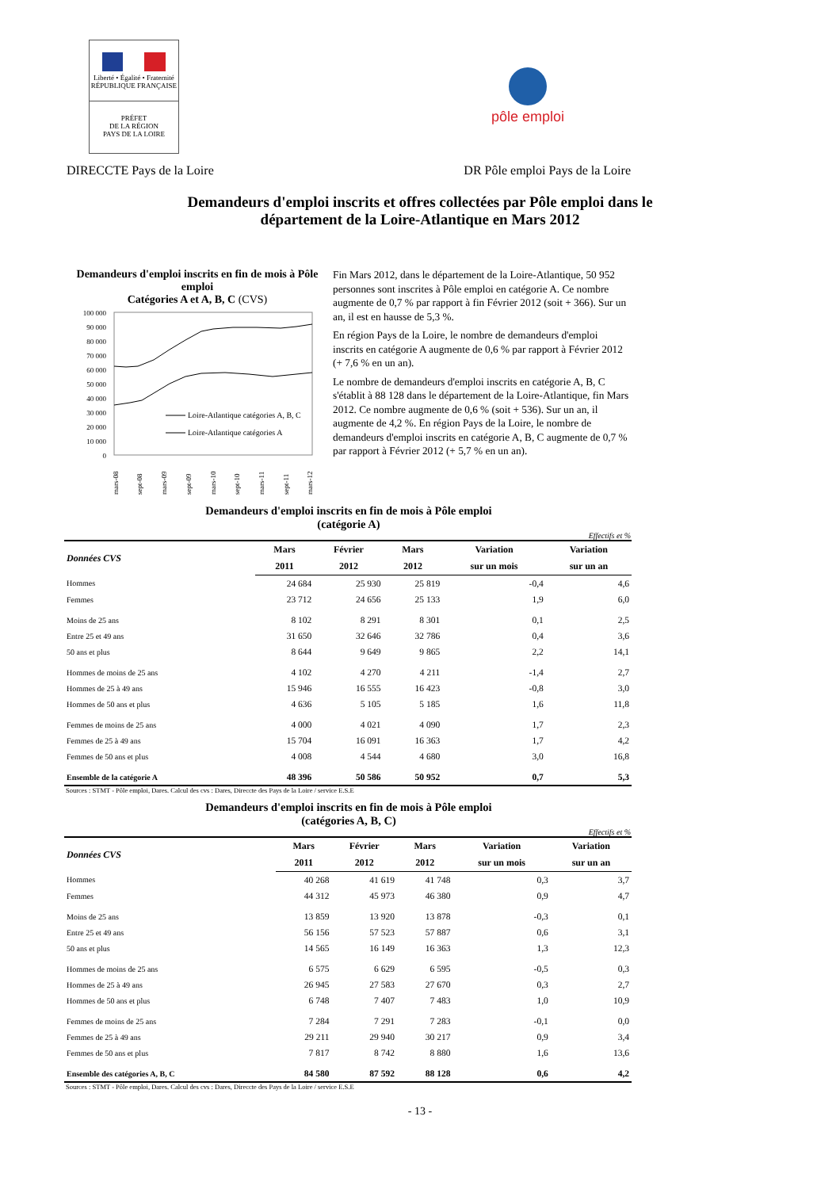Liberté • Égalité • Fraternité
RÉPUBLIQUE FRANÇAISE
PRÉFET
DE LA RÉGION
PAYS DE LA LOIRE
pôle emploi
DIRECCTE Pays de la Loire DR Pôle emploi Pays de la Loire
Demandeurs d'emploi inscrits et offres collectées par Pôle emploi dans le
département de la Loire-Atlantique en Mars 2012
Demandeurs d'emploi inscrits en fin de mois à Pôle emploi
Catégories A et A, B, C (CVS)
100 000
90 000
80 000
70 000
60 000
50 000
40 000
30 000
20 000
10 000
0
Loire-Atlantique catégories A, B, C
Loire-Atlantique catégories A
mars-08
sept-08
mars-09
sept-09
mars-10
sept-10
mars-11
sept-11
mars-12
Fin Mars 2012, dans le département de la Loire-Atlantique, 50 952 personnes sont inscrites à Pôle emploi en catégorie A. Ce nombre augmente de 0,7 % par rapport à fin Février 2012 (soit + 366). Sur un an, il est en hausse de 5,3 %.
En région Pays de la Loire, le nombre de demandeurs d'emploi inscrits en catégorie A augmente de 0,6 % par rapport à Février 2012 (+ 7,6 % en un an).
Le nombre de demandeurs d'emploi inscrits en catégorie A, B, C s'établit à 88 128 dans le département de la Loire-Atlantique, fin Mars 2012. Ce nombre augmente de 0,6 % (soit + 536). Sur un an, il augmente de 4,2 %. En région Pays de la Loire, le nombre de demandeurs d'emploi inscrits en catégorie A, B, C augmente de 0,7 % par rapport à Février 2012 (+ 5,7 % en un an).
Demandeurs d'emploi inscrits en fin de mois à Pôle emploi
(catégorie A)
Effectifs et %
| Données CVS | Mars | Février | Mars | Variation | Variation |
| --- | --- | --- | --- | --- | --- |
| | 2011 | 2012 | 2012 | sur un mois | sur un an |
| Hommes | 24 684 | 25 930 | 25 819 | -0,4 | 4,6 |
| Femmes | 23 712 | 24 656 | 25 133 | 1,9 | 6,0 |
| Moins de 25 ans | 8 102 | 8 291 | 8 301 | 0,1 | 2,5 |
| Entre 25 et 49 ans | 31 650 | 32 646 | 32 786 | 0,4 | 3,6 |
| 50 ans et plus | 8 644 | 9 649 | 9 865 | 2,2 | 14,1 |
| Hommes de moins de 25 ans | 4 102 | 4 270 | 4 211 | -1,4 | 2,7 |
| Hommes de 25 à 49 ans | 15 946 | 16 555 | 16 423 | -0,8 | 3,0 |
| Hommes de 50 ans et plus | 4 636 | 5 105 | 5 185 | 1,6 | 11,8 |
| Femmes de moins de 25 ans | 4 000 | 4 021 | 4 090 | 1,7 | 2,3 |
| Femmes de 25 à 49 ans | 15 704 | 16 091 | 16 363 | 1,7 | 4,2 |
| Femmes de 50 ans et plus | 4 008 | 4 544 | 4 680 | 3,0 | 16,8 |
| Ensemble de la catégorie A | 48 396 | 50 586 | 50 952 | 0,7 | 5,3 |
Sources : STMT - Pôle emploi, Dares. Calcul des cvs : Dares, Direccte des Pays de la Loire / service E.S.E
Demandeurs d'emploi inscrits en fin de mois à Pôle emploi
(catégories A, B, C)
Effectifs et %
| Données CVS | Mars | Février | Mars | Variation | Variation |
| --- | --- | --- | --- | --- | --- |
| | 2011 | 2012 | 2012 | sur un mois | sur un an |
| Hommes | 40 268 | 41 619 | 41 748 | 0,3 | 3,7 |
| Femmes | 44 312 | 45 973 | 46 380 | 0,9 | 4,7 |
| Moins de 25 ans | 13 859 | 13 920 | 13 878 | -0,3 | 0,1 |
| Entre 25 et 49 ans | 56 156 | 57 523 | 57 887 | 0,6 | 3,1 |
| 50 ans et plus | 14 565 | 16 149 | 16 363 | 1,3 | 12,3 |
| Hommes de moins de 25 ans | 6 575 | 6 629 | 6 595 | -0,5 | 0,3 |
| Hommes de 25 à 49 ans | 26 945 | 27 583 | 27 670 | 0,3 | 2,7 |
| Hommes de 50 ans et plus | 6 748 | 7 407 | 7 483 | 1,0 | 10,9 |
| Femmes de moins de 25 ans | 7 284 | 7 291 | 7 283 | -0,1 | 0,0 |
| Femmes de 25 à 49 ans | 29 211 | 29 940 | 30 217 | 0,9 | 3,4 |
| Femmes de 50 ans et plus | 7 817 | 8 742 | 8 880 | 1,6 | 13,6 |
| Ensemble des catégories A, B, C | 84 580 | 87 592 | 88 128 | 0,6 | 4,2 |
Sources : STMT - Pôle emploi, Dares. Calcul des cvs : Dares, Direccte des Pays de la Loire / service E.S.E
- 13 -